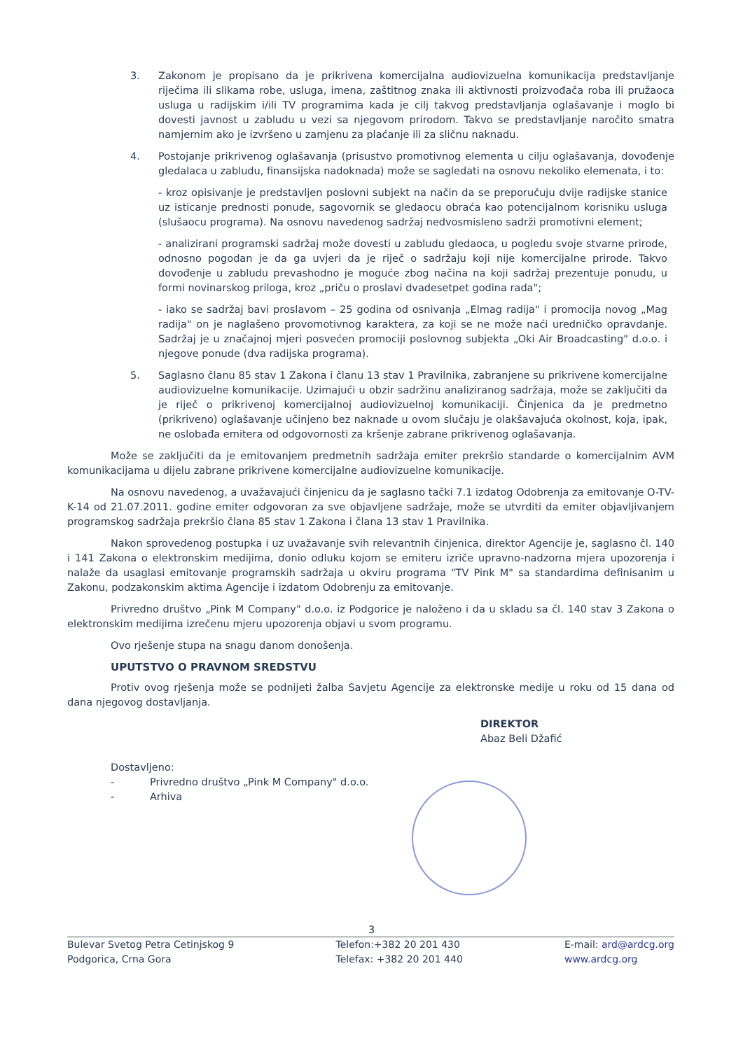3. Zakonom je propisano da je prikrivena komercijalna audiovizuelna komunikacija predstavljanje riječima ili slikama robe, usluga, imena, zaštitnog znaka ili aktivnosti proizvođača roba ili pružaoca usluga u radijskim i/ili TV programima kada je cilj takvog predstavljanja oglašavanje i moglo bi dovesti javnost u zabludu u vezi sa njegovom prirodom. Takvo se predstavljanje naročito smatra namjernim ako je izvršeno u zamjenu za plaćanje ili za sličnu naknadu.
4. Postojanje prikrivenog oglašavanja (prisustvo promotivnog elementa u cilju oglašavanja, dovođenje gledalaca u zabludu, finansijska nadoknada) može se sagledati na osnovu nekoliko elemenata, i to:
- kroz opisivanje je predstavljen poslovni subjekt na način da se preporučuju dvije radijske stanice uz isticanje prednosti ponude, sagovornik se gledaocu obraća kao potencijalnom korisniku usluga (slušaocu programa). Na osnovu navedenog sadržaj nedvosmisleno sadrži promotivni element;
- analizirani programski sadržaj može dovesti u zabludu gledaoca, u pogledu svoje stvarne prirode, odnosno pogodan je da ga uvjeri da je riječ o sadržaju koji nije komercijalne prirode. Takvo dovođenje u zabludu prevashodno je moguće zbog načina na koji sadržaj prezentuje ponudu, u formi novinarskog priloga, kroz „priču o proslavi dvadesetpet godina rada";
- iako se sadržaj bavi proslavom – 25 godina od osnivanja „Elmag radija" i promocija novog „Mag radija" on je naglašeno provomotivnog karaktera, za koji se ne može naći uredničko opravdanje. Sadržaj je u značajnoj mjeri posvećen promociji poslovnog subjekta „Oki Air Broadcasting" d.o.o. i njegove ponude (dva radijska programa).
5. Saglasno članu 85 stav 1 Zakona i članu 13 stav 1 Pravilnika, zabranjene su prikrivene komercijalne audiovizuelne komunikacije. Uzimajući u obzir sadržinu analiziranog sadržaja, može se zaključiti da je riječ o prikrivenoj komercijalnoj audiovizuelnoj komunikaciji. Činjenica da je predmetno (prikriveno) oglašavanje učinjeno bez naknade u ovom slučaju je olakšavajuća okolnost, koja, ipak, ne oslobađa emitera od odgovornosti za kršenje zabrane prikrivenog oglašavanja.
Može se zaključiti da je emitovanjem predmetnih sadržaja emiter prekršio standarde o komercijalnim AVM komunikacijama u dijelu zabrane prikrivene komercijalne audiovizuelne komunikacije.
Na osnovu navedenog, a uvažavajući činjenicu da je saglasno tački 7.1 izdatog Odobrenja za emitovanje O-TV-K-14 od 21.07.2011. godine emiter odgovoran za sve objavljene sadržaje, može se utvrditi da emiter objavljivanjem programskog sadržaja prekršio člana 85 stav 1 Zakona i člana 13 stav 1 Pravilnika.
Nakon sprovedenog postupka i uz uvažavanje svih relevantnih činjenica, direktor Agencije je, saglasno čl. 140 i 141 Zakona o elektronskim medijima, donio odluku kojom se emiteru izriče upravno-nadzorna mjera upozorenja i nalaže da usaglasi emitovanje programskih sadržaja u okviru programa "TV Pink M" sa standardima definisanim u Zakonu, podzakonskim aktima Agencije i izdatom Odobrenju za emitovanje.
Privredno društvo „Pink M Company" d.o.o. iz Podgorice je naloženo i da u skladu sa čl. 140 stav 3 Zakona o elektronskim medijima izrečenu mjeru upozorenja objavi u svom programu.
Ovo rješenje stupa na snagu danom donošenja.
UPUTSTVO O PRAVNOM SREDSTVU
Protiv ovog rješenja može se podnijeti žalba Savjetu Agencije za elektronske medije u roku od 15 dana od dana njegovog dostavljanja.
DIREKTOR
Abaz Beli Džafić
Dostavljeno:
- Privredno društvo „Pink M Company" d.o.o.
- Arhiva
3
Bulevar Svetog Petra Cetinjskog 9
Podgorica, Crna Gora
Telefon:+382 20 201 430
Telefax: +382 20 201 440
E-mail: ard@ardcg.org
www.ardcg.org